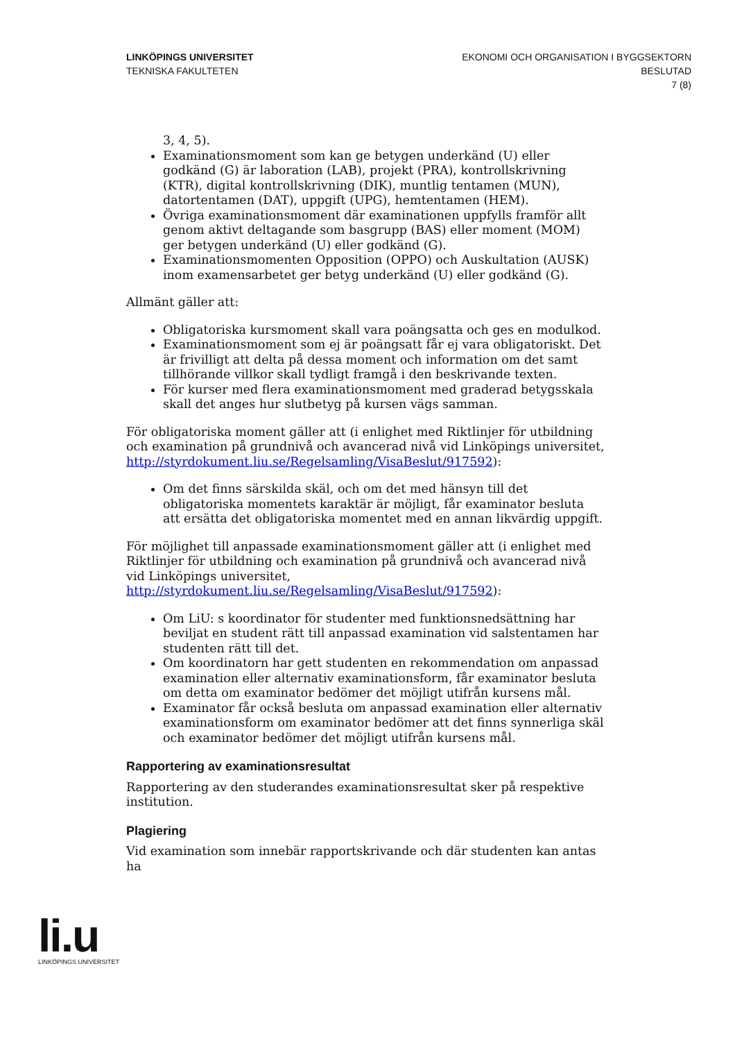LINKÖPINGS UNIVERSITET
TEKNISKA FAKULTETEN
EKONOMI OCH ORGANISATION I BYGGSEKTORN
BESLUTAD
7 (8)
3, 4, 5).
Examinationsmoment som kan ge betygen underkänd (U) eller godkänd (G) är laboration (LAB), projekt (PRA), kontrollskrivning (KTR), digital kontrollskrivning (DIK), muntlig tentamen (MUN), datortentamen (DAT), uppgift (UPG), hemtentamen (HEM).
Övriga examinationsmoment där examinationen uppfylls framför allt genom aktivt deltagande som basgrupp (BAS) eller moment (MOM) ger betygen underkänd (U) eller godkänd (G).
Examinationsmomenten Opposition (OPPO) och Auskultation (AUSK) inom examensarbetet ger betyg underkänd (U) eller godkänd (G).
Allmänt gäller att:
Obligatoriska kursmoment skall vara poängsatta och ges en modulkod.
Examinationsmoment som ej är poängsatt får ej vara obligatoriskt. Det är frivilligt att delta på dessa moment och information om det samt tillhörande villkor skall tydligt framgå i den beskrivande texten.
För kurser med flera examinationsmoment med graderad betygsskala skall det anges hur slutbetyg på kursen vägs samman.
För obligatoriska moment gäller att (i enlighet med Riktlinjer för utbildning och examination på grundnivå och avancerad nivå vid Linköpings universitet, http://styrdokument.liu.se/Regelsamling/VisaBeslut/917592):
Om det finns särskilda skäl, och om det med hänsyn till det obligatoriska momentets karaktär är möjligt, får examinator besluta att ersätta det obligatoriska momentet med en annan likvärdig uppgift.
För möjlighet till anpassade examinationsmoment gäller att (i enlighet med Riktlinjer för utbildning och examination på grundnivå och avancerad nivå vid Linköpings universitet,
http://styrdokument.liu.se/Regelsamling/VisaBeslut/917592):
Om LiU: s koordinator för studenter med funktionsnedsättning har beviljat en student rätt till anpassad examination vid salstentamen har studenten rätt till det.
Om koordinatorn har gett studenten en rekommendation om anpassad examination eller alternativ examinationsform, får examinator besluta om detta om examinator bedömer det möjligt utifrån kursens mål.
Examinator får också besluta om anpassad examination eller alternativ examinationsform om examinator bedömer att det finns synnerliga skäl och examinator bedömer det möjligt utifrån kursens mål.
Rapportering av examinationsresultat
Rapportering av den studerandes examinationsresultat sker på respektive institution.
Plagiering
Vid examination som innebär rapportskrivande och där studenten kan antas ha
li.u
LINKÖPINGS UNIVERSITET